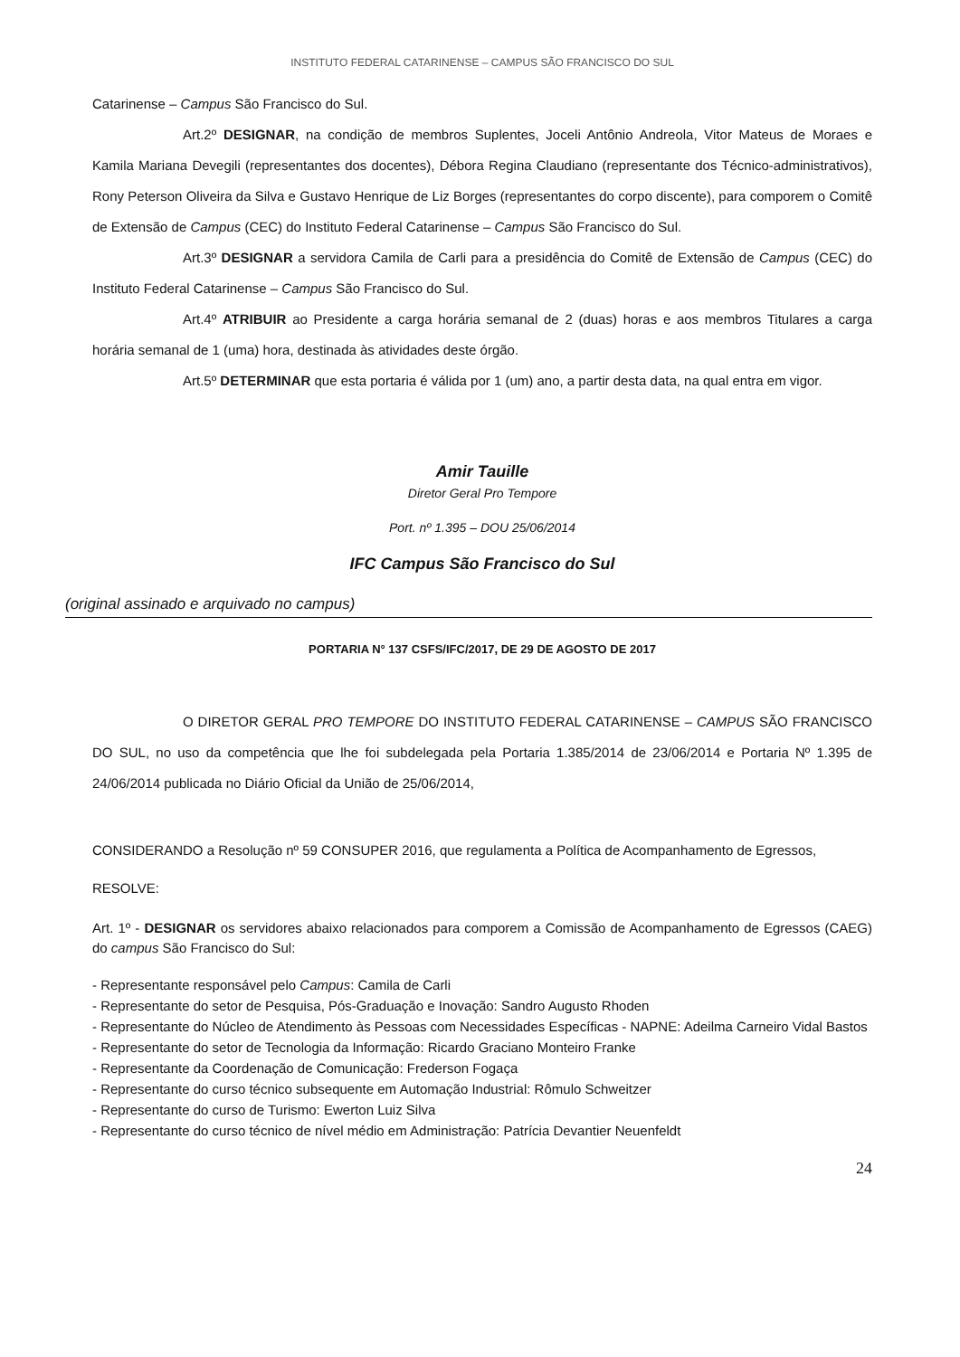INSTITUTO FEDERAL CATARINENSE – CAMPUS SÃO FRANCISCO DO SUL
Catarinense – Campus São Francisco do Sul.
Art.2º DESIGNAR, na condição de membros Suplentes, Joceli Antônio Andreola, Vitor Mateus de Moraes e Kamila Mariana Devegili (representantes dos docentes), Débora Regina Claudiano (representante dos Técnico-administrativos), Rony Peterson Oliveira da Silva e Gustavo Henrique de Liz Borges (representantes do corpo discente), para comporem o Comitê de Extensão de Campus (CEC) do Instituto Federal Catarinense – Campus São Francisco do Sul.
Art.3º DESIGNAR a servidora Camila de Carli para a presidência do Comitê de Extensão de Campus (CEC) do Instituto Federal Catarinense – Campus São Francisco do Sul.
Art.4º ATRIBUIR ao Presidente a carga horária semanal de 2 (duas) horas e aos membros Titulares a carga horária semanal de 1 (uma) hora, destinada às atividades deste órgão.
Art.5º DETERMINAR que esta portaria é válida por 1 (um) ano, a partir desta data, na qual entra em vigor.
Amir Tauille
Diretor Geral Pro Tempore
Port. nº 1.395 – DOU 25/06/2014
IFC Campus São Francisco do Sul
(original assinado e arquivado no campus)
PORTARIA N° 137 CSFS/IFC/2017, DE 29 DE AGOSTO DE 2017
O DIRETOR GERAL PRO TEMPORE DO INSTITUTO FEDERAL CATARINENSE – CAMPUS SÃO FRANCISCO DO SUL, no uso da competência que lhe foi subdelegada pela Portaria 1.385/2014 de 23/06/2014 e Portaria Nº 1.395 de 24/06/2014 publicada no Diário Oficial da União de 25/06/2014,
CONSIDERANDO a Resolução nº 59 CONSUPER 2016, que regulamenta a Política de Acompanhamento de Egressos,
RESOLVE:
Art. 1º - DESIGNAR os servidores abaixo relacionados para comporem a Comissão de Acompanhamento de Egressos (CAEG) do campus São Francisco do Sul:
- Representante responsável pelo Campus: Camila de Carli
- Representante do setor de Pesquisa, Pós-Graduação e Inovação: Sandro Augusto Rhoden
- Representante do Núcleo de Atendimento às Pessoas com Necessidades Específicas - NAPNE: Adeilma Carneiro Vidal Bastos
- Representante do setor de Tecnologia da Informação: Ricardo Graciano Monteiro Franke
- Representante da Coordenação de Comunicação: Frederson Fogaça
- Representante do curso técnico subsequente em Automação Industrial: Rômulo Schweitzer
- Representante do curso de Turismo: Ewerton Luiz Silva
- Representante do curso técnico de nível médio em Administração: Patrícia Devantier Neuenfeldt
24